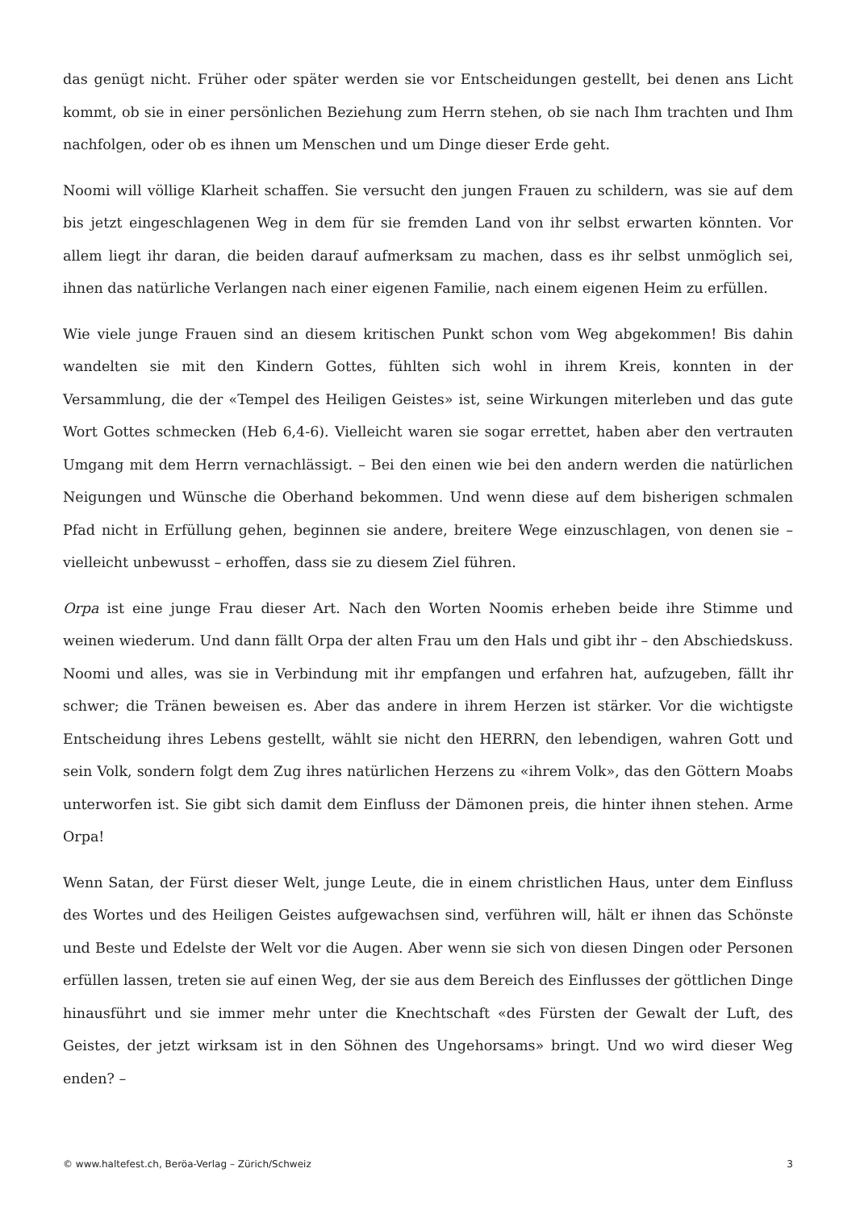das genügt nicht. Früher oder später werden sie vor Entscheidungen gestellt, bei denen ans Licht kommt, ob sie in einer persönlichen Beziehung zum Herrn stehen, ob sie nach Ihm trachten und Ihm nachfolgen, oder ob es ihnen um Menschen und um Dinge dieser Erde geht.
Noomi will völlige Klarheit schaffen. Sie versucht den jungen Frauen zu schildern, was sie auf dem bis jetzt eingeschlagenen Weg in dem für sie fremden Land von ihr selbst erwarten könnten. Vor allem liegt ihr daran, die beiden darauf aufmerksam zu machen, dass es ihr selbst unmöglich sei, ihnen das natürliche Verlangen nach einer eigenen Familie, nach einem eigenen Heim zu erfüllen.
Wie viele junge Frauen sind an diesem kritischen Punkt schon vom Weg abgekommen! Bis dahin wandelten sie mit den Kindern Gottes, fühlten sich wohl in ihrem Kreis, konnten in der Versammlung, die der «Tempel des Heiligen Geistes» ist, seine Wirkungen miterleben und das gute Wort Gottes schmecken (Heb 6,4-6). Vielleicht waren sie sogar errettet, haben aber den vertrauten Umgang mit dem Herrn vernachlässigt. – Bei den einen wie bei den andern werden die natürlichen Neigungen und Wünsche die Oberhand bekommen. Und wenn diese auf dem bisherigen schmalen Pfad nicht in Erfüllung gehen, beginnen sie andere, breitere Wege einzuschlagen, von denen sie – vielleicht unbewusst – erhoffen, dass sie zu diesem Ziel führen.
Orpa ist eine junge Frau dieser Art. Nach den Worten Noomis erheben beide ihre Stimme und weinen wiederum. Und dann fällt Orpa der alten Frau um den Hals und gibt ihr – den Abschiedskuss. Noomi und alles, was sie in Verbindung mit ihr empfangen und erfahren hat, aufzugeben, fällt ihr schwer; die Tränen beweisen es. Aber das andere in ihrem Herzen ist stärker. Vor die wichtigste Entscheidung ihres Lebens gestellt, wählt sie nicht den HERRN, den lebendigen, wahren Gott und sein Volk, sondern folgt dem Zug ihres natürlichen Herzens zu «ihrem Volk», das den Göttern Moabs unterworfen ist. Sie gibt sich damit dem Einfluss der Dämonen preis, die hinter ihnen stehen. Arme Orpa!
Wenn Satan, der Fürst dieser Welt, junge Leute, die in einem christlichen Haus, unter dem Einfluss des Wortes und des Heiligen Geistes aufgewachsen sind, verführen will, hält er ihnen das Schönste und Beste und Edelste der Welt vor die Augen. Aber wenn sie sich von diesen Dingen oder Personen erfüllen lassen, treten sie auf einen Weg, der sie aus dem Bereich des Einflusses der göttlichen Dinge hinausführt und sie immer mehr unter die Knechtschaft «des Fürsten der Gewalt der Luft, des Geistes, der jetzt wirksam ist in den Söhnen des Ungehorsams» bringt. Und wo wird dieser Weg enden? –
© www.haltefest.ch, Beröa-Verlag – Zürich/Schweiz 3